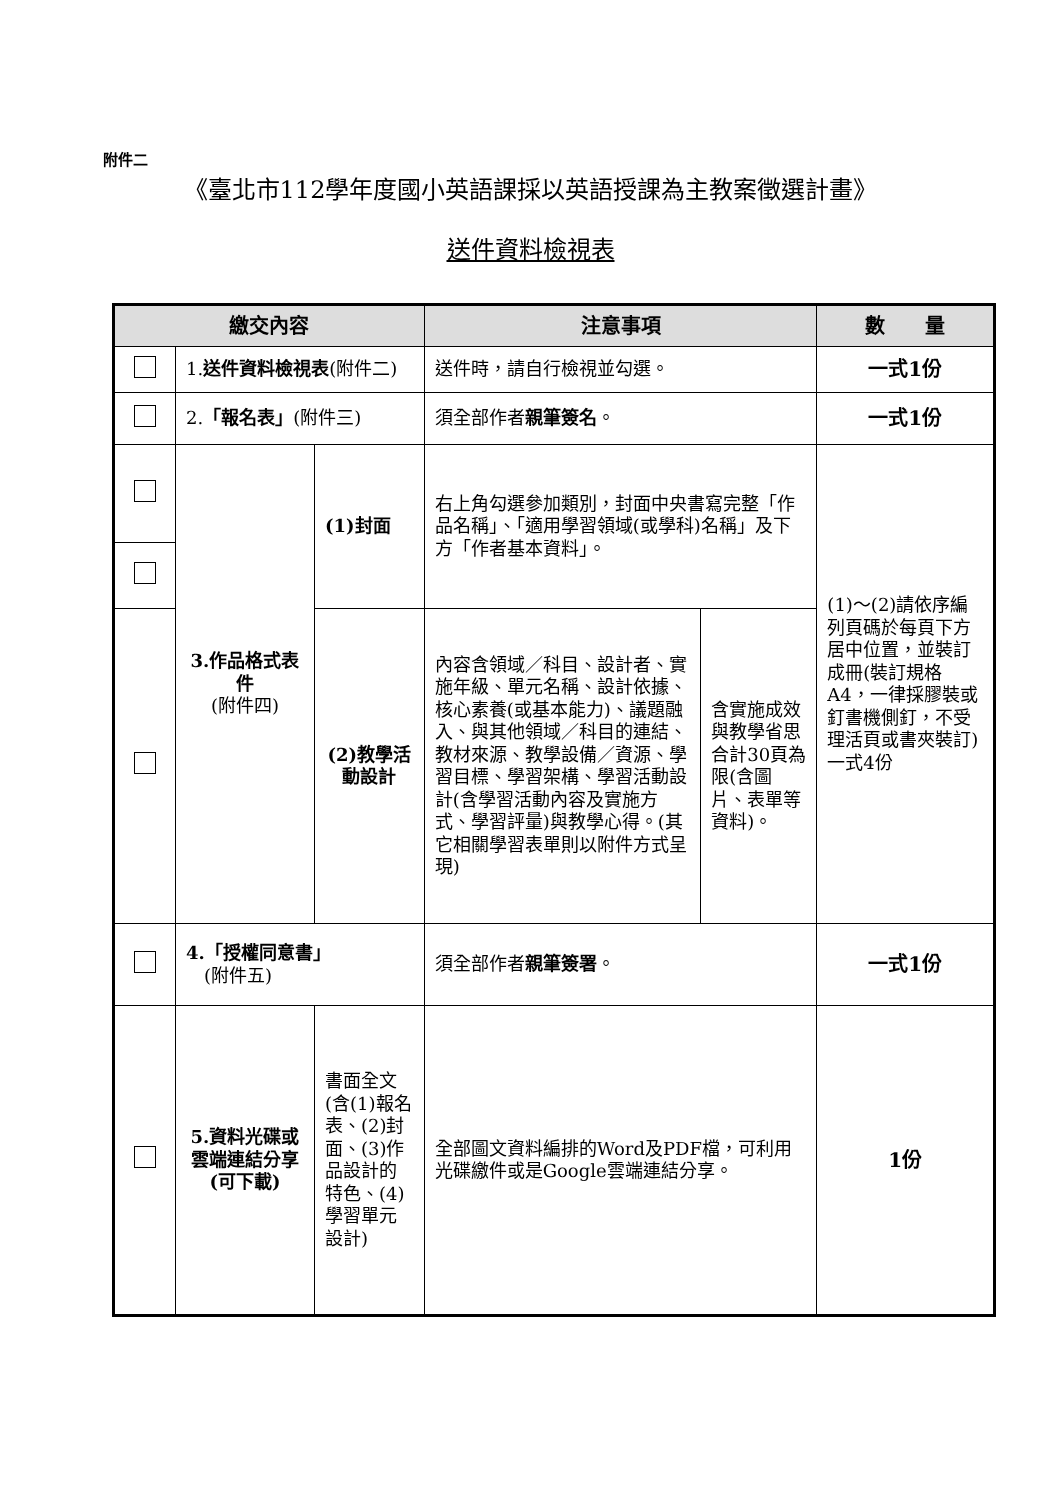附件二
《臺北市112學年度國小英語課採以英語授課為主教案徵選計畫》
送件資料檢視表
| 繳交內容 | | | 注意事項 | | 數 量 |
| --- | --- | --- | --- | --- | --- |
| | 1. 送件資料檢視表 (附件二) | | 送件時，請自行檢視並勾選。 | | 一式1份 |
| | 2. 「報名表」 (附件三) | | 須全部作者 親筆簽名 。 | | 一式1份 |
| | 3.作品格式表件 (附件四) | (1)封面 | 右上角勾選參加類別，封面中央書寫完整「作品名稱」、「適用學習領域(或學科)名稱」及下方「作者基本資料」。 | | (1)～(2)請依序編列頁碼於每頁下方居中位置，並裝訂成冊(裝訂規格A4，一律採膠裝或釘書機側釘，不受理活頁或書夾裝訂)一式4份 |
| | | (2)教學活動設計 | 內容含領域／科目、設計者、實施年級、單元名稱、設計依據、核心素養(或基本能力)、議題融入、與其他領域／科目的連結、教材來源、教學設備／資源、學習目標、學習架構、學習活動設計(含學習活動內容及實施方式、學習評量)與教學心得。(其它相關學習表單則以附件方式呈現) | 含實施成效與教學省思合計30頁為限(含圖片、表單等資料)。 | |
| | 4.「授權同意書」 (附件五) | | 須全部作者 親筆簽署 。 | | 一式1份 |
| | 5.資料光碟或 雲端連結分享 (可下載) | 書面全文(含(1)報名表、(2)封面、(3)作品設計的特色、(4)學習單元設計) | 全部圖文資料編排的Word及PDF檔，可利用光碟繳件或是Google雲端連結分享。 | | 1份 |